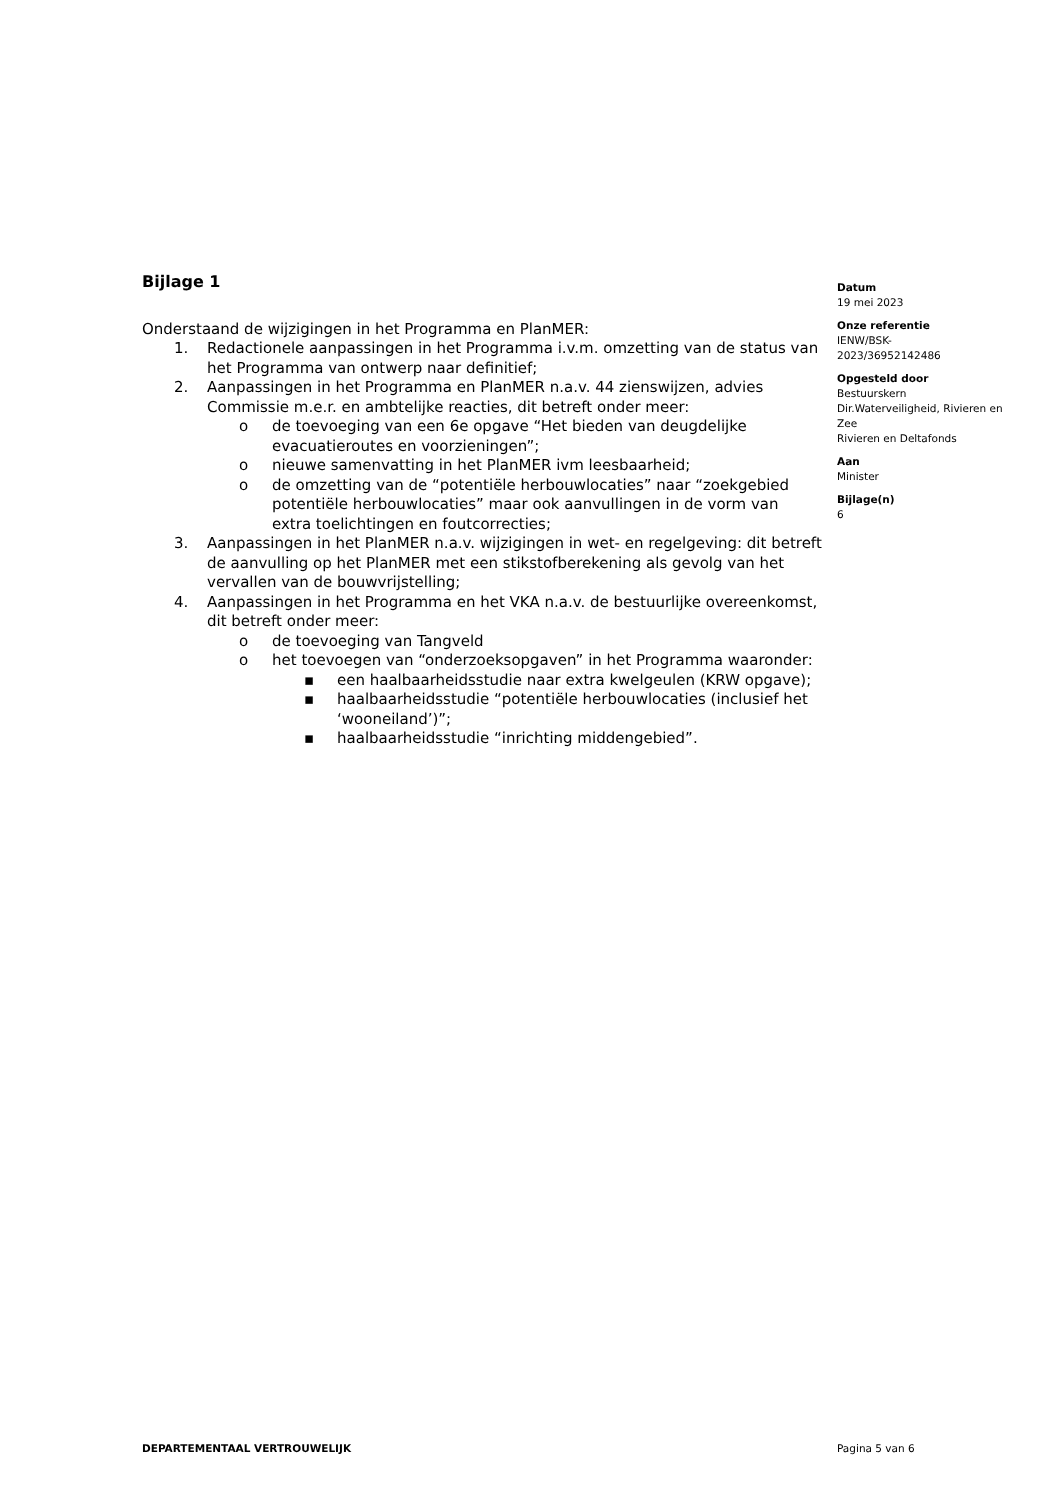Bijlage 1
Onderstaand de wijzigingen in het Programma en PlanMER:
1. Redactionele aanpassingen in het Programma i.v.m. omzetting van de status van het Programma van ontwerp naar definitief;
2. Aanpassingen in het Programma en PlanMER n.a.v. 44 zienswijzen, advies Commissie m.e.r. en ambtelijke reacties, dit betreft onder meer:
o de toevoeging van een 6e opgave “Het bieden van deugdelijke evacuatieroutes en voorzieningen”;
o nieuwe samenvatting in het PlanMER ivm leesbaarheid;
o de omzetting van de “potentiële herbouwlocaties” naar “zoekgebied potentiële herbouwlocaties” maar ook aanvullingen in de vorm van extra toelichtingen en foutcorrecties;
3. Aanpassingen in het PlanMER n.a.v. wijzigingen in wet- en regelgeving: dit betreft de aanvulling op het PlanMER met een stikstofberekening als gevolg van het vervallen van de bouwvrijstelling;
4. Aanpassingen in het Programma en het VKA n.a.v. de bestuurlijke overeenkomst, dit betreft onder meer:
o de toevoeging van Tangveld
o het toevoegen van “onderzoeksopgaven” in het Programma waaronder:
▪ een haalbaarheidsstudie naar extra kwelgeulen (KRW opgave);
▪ haalbaarheidsstudie “potentiële herbouwlocaties (inclusief het ‘wooneiland’)”;
▪ haalbaarheidsstudie “inrichting middengebied”.
Datum
19 mei 2023
Onze referentie
IENW/BSK-
2023/36952142486
Opgesteld door
Bestuurskern
Dir.Waterveiligheid, Rivieren en Zee
Rivieren en Deltafonds
Aan
Minister
Bijlage(n)
6
DEPARTEMENTAAL VERTROUWELIJK Pagina 5 van 6